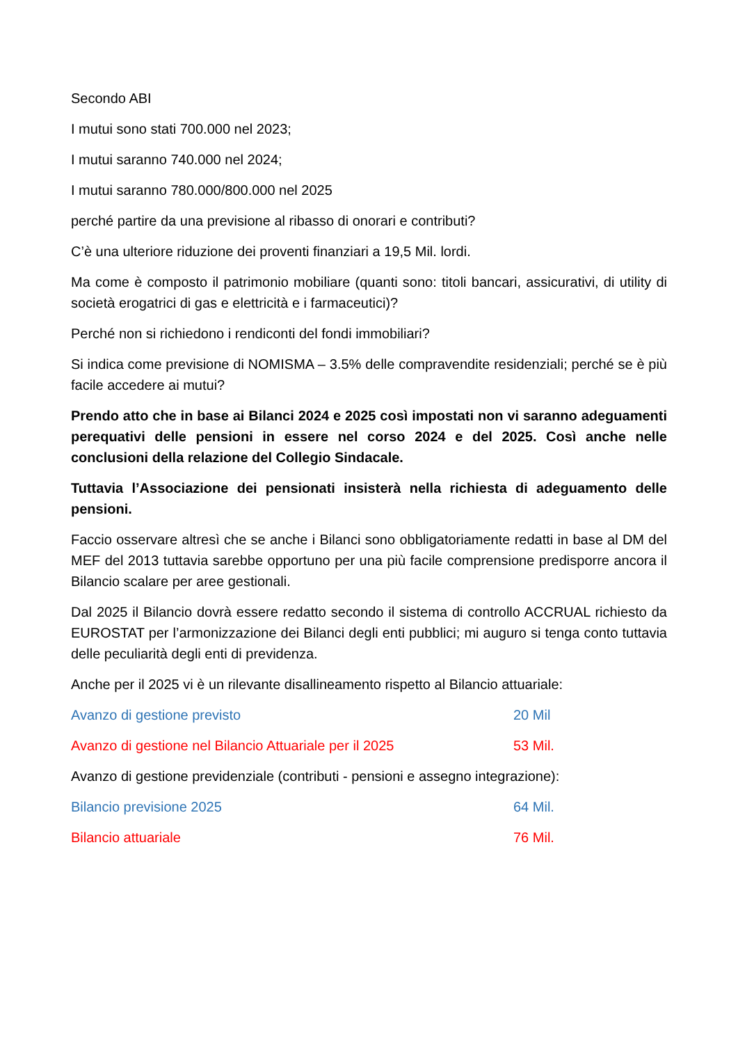Secondo ABI
I mutui sono stati 700.000 nel 2023;
I mutui saranno 740.000 nel 2024;
I mutui saranno 780.000/800.000 nel 2025
perché partire da una previsione al ribasso di onorari e contributi?
C’è una ulteriore riduzione dei proventi finanziari a 19,5 Mil. lordi.
Ma come è composto il patrimonio mobiliare (quanti sono: titoli bancari, assicurativi, di utility di società erogatrici di gas e elettricità e i farmaceutici)?
Perché non si richiedono i rendiconti del fondi immobiliari?
Si indica come previsione di NOMISMA – 3.5% delle compravendite residenziali; perché se è più facile accedere ai mutui?
Prendo atto che in base ai Bilanci 2024 e 2025 così impostati non vi saranno adeguamenti perequativi delle pensioni in essere nel corso 2024 e del 2025. Così anche nelle conclusioni della relazione del Collegio Sindacale.
Tuttavia l’Associazione dei pensionati insisterà nella richiesta di adeguamento delle pensioni.
Faccio osservare altresì che se anche i Bilanci sono obbligatoriamente redatti in base al DM del MEF del 2013 tuttavia sarebbe opportuno per una più facile comprensione predisporre ancora il Bilancio scalare per aree gestionali.
Dal 2025 il Bilancio dovrà essere redatto secondo il sistema di controllo ACCRUAL richiesto da EUROSTAT per l’armonizzazione dei Bilanci degli enti pubblici; mi auguro si tenga conto tuttavia delle peculiarità degli enti di previdenza.
Anche per il 2025 vi è un rilevante disallineamento rispetto al Bilancio attuariale:
Avanzo di gestione previsto 20 Mil
Avanzo di gestione nel Bilancio Attuariale per il 2025 53 Mil.
Avanzo di gestione previdenziale (contributi - pensioni e assegno integrazione):
Bilancio previsione 2025 64 Mil.
Bilancio attuariale 76 Mil.